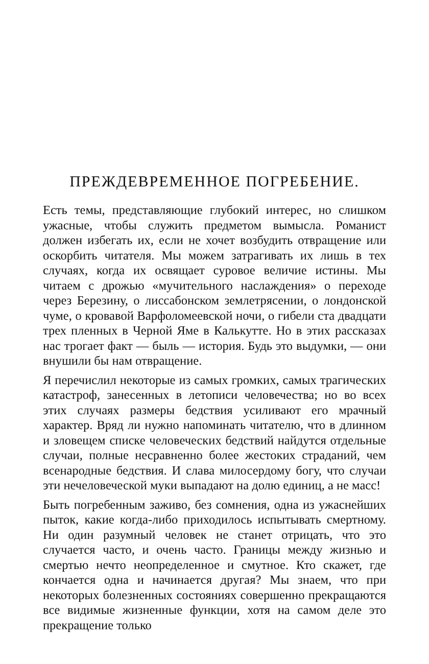ПРЕЖДЕВРЕМЕННОЕ ПОГРЕБЕНИЕ.
Есть темы, представляющие глубокий интерес, но слишком ужасные, чтобы служить предметом вымысла. Романист должен избегать их, если не хочет возбудить отвращение или оскорбить читателя. Мы можем затрагивать их лишь в тех случаях, когда их освящает суровое величие истины. Мы читаем с дрожью «мучительного наслаждения» о переходе через Березину, о лиссабонском землетрясении, о лондонской чуме, о кровавой Варфоломеевской ночи, о гибели ста двадцати трех пленных в Черной Яме в Калькутте. Но в этих рассказах нас трогает факт — быль — история. Будь это выдумки, — они внушили бы нам отвращение.
Я перечислил некоторые из самых громких, самых трагических катастроф, занесенных в летописи человечества; но во всех этих случаях размеры бедствия усиливают его мрачный характер. Вряд ли нужно напоминать читателю, что в длинном и зловещем списке человеческих бедствий найдутся отдельные случаи, полные несравненно более жестоких страданий, чем всенародные бедствия. И слава милосердому богу, что случаи эти нечеловеческой муки выпадают на долю единиц, а не масс!
Быть погребенным заживо, без сомнения, одна из ужаснейших пыток, какие когда-либо приходилось испытывать смертному. Ни один разумный человек не станет отрицать, что это случается часто, и очень часто. Границы между жизнью и смертью нечто неопределенное и смутное. Кто скажет, где кончается одна и начинается другая? Мы знаем, что при некоторых болезненных состояниях совершенно прекращаются все видимые жизненные функции, хотя на самом деле это прекращение только